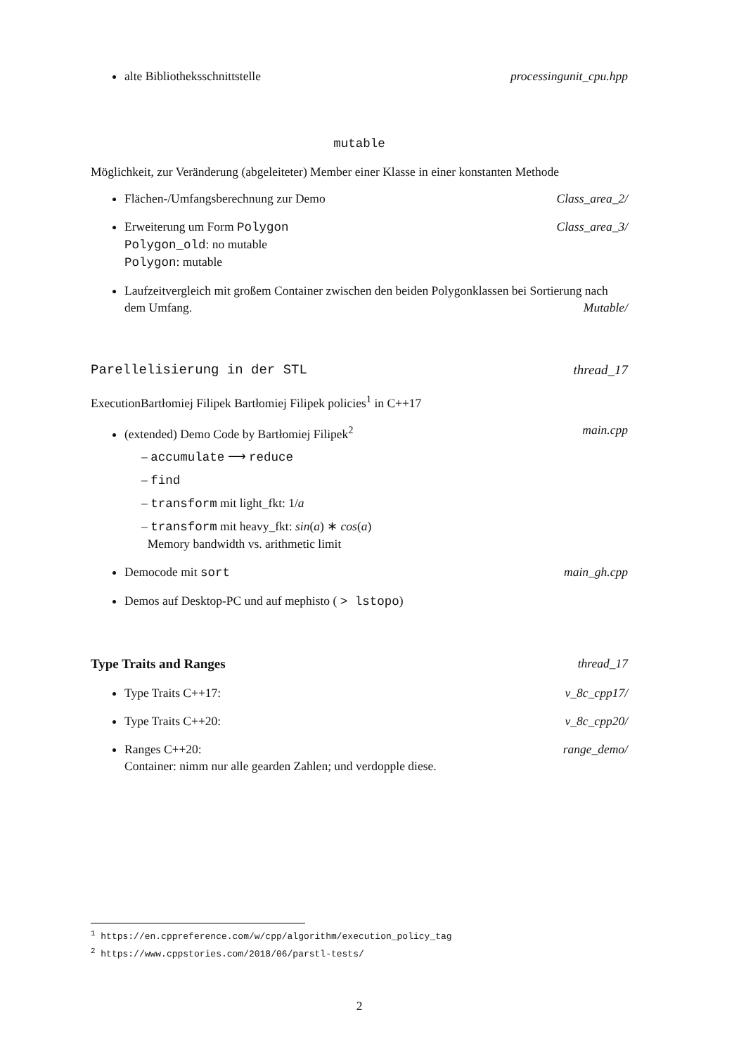alte Bibliotheksschnittstelle processingunit_cpu.hpp
mutable
Möglichkeit, zur Veränderung (abgeleiteter) Member einer Klasse in einer konstanten Methode
Flächen-/Umfangsberechnung zur Demo Class_area_2/
Erweiterung um Form Polygon Class_area_3/
Polygon_old: no mutable
Polygon: mutable
Laufzeitvergleich mit großem Container zwischen den beiden Polygonklassen bei Sortierung nach dem Umfang. Mutable/
Parellelisierung in der STL thread_17
ExecutionBartłomiej Filipek Bartłomiej Filipek policies<sup>1</sup> in C++17
(extended) Demo Code by Bartłomiej Filipek<sup>2</sup> main.cpp
– accumulate ⟶ reduce
– find
– transform mit light_fkt: 1/a
– transform mit heavy_fkt: sin(a) ∗ cos(a)
Memory bandwidth vs. arithmetic limit
Democode mit sort main_gh.cpp
Demos auf Desktop-PC und auf mephisto ( > lstopo)
Type Traits and Ranges thread_17
Type Traits C++17: v_8c_cpp17/
Type Traits C++20: v_8c_cpp20/
Ranges C++20: range_demo/
Container: nimm nur alle gearden Zahlen; und verdopple diese.
<sup>1</sup> https://en.cppreference.com/w/cpp/algorithm/execution_policy_tag
<sup>2</sup> https://www.cppstories.com/2018/06/parstl-tests/
2